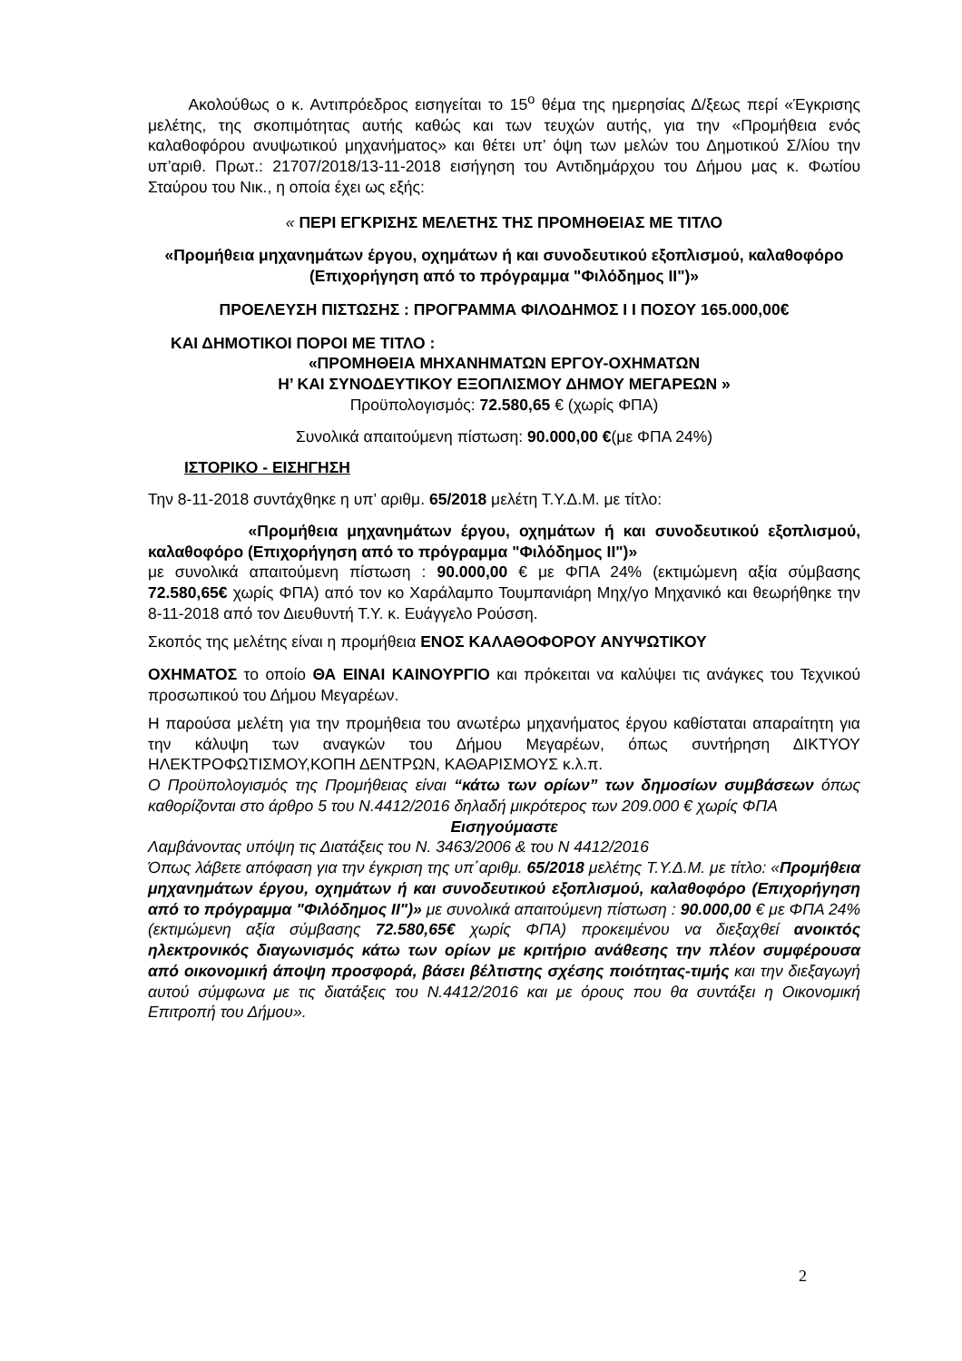Ακολούθως ο κ. Αντιπρόεδρος εισηγείται το 15<sup>ο</sup> θέμα της ημερησίας Δ/ξεως περί «Έγκρισης μελέτης, της σκοπιμότητας αυτής καθώς και των τευχών αυτής, για την «Προμήθεια ενός καλαθοφόρου ανυψωτικού μηχανήματος» και θέτει υπ’ όψη των μελών του Δημοτικού Σ/λίου την υπ’αριθ. Πρωτ.: 21707/2018/13-11-2018 εισήγηση του Αντιδημάρχου του Δήμου μας κ. Φωτίου Σταύρου του Νικ., η οποία έχει ως εξής:
« ΠΕΡΙ ΕΓΚΡΙΣΗΣ ΜΕΛΕΤΗΣ ΤΗΣ ΠΡΟΜΗΘΕΙΑΣ ΜΕ ΤΙΤΛΟ
«Προμήθεια μηχανημάτων έργου, οχημάτων ή και συνοδευτικού εξοπλισμού, καλαθοφόρο (Επιχορήγηση από το πρόγραμμα "Φιλόδημος ΙΙ")»
ΠΡΟΕΛΕΥΣΗ ΠΙΣΤΩΣΗΣ : ΠΡΟΓΡΑΜΜΑ ΦΙΛΟΔΗΜΟΣ Ι Ι ΠΟΣΟΥ 165.000,00€
ΚΑΙ ΔΗΜΟΤΙΚΟΙ ΠΟΡΟΙ ΜΕ ΤΙΤΛΟ :
«ΠΡΟΜΗΘΕΙΑ ΜΗΧΑΝΗΜΑΤΩΝ ΕΡΓΟΥ-ΟΧΗΜΑΤΩΝ
Η’ ΚΑΙ ΣΥΝΟΔΕΥΤΙΚΟΥ ΕΞΟΠΛΙΣΜΟΥ ΔΗΜΟΥ ΜΕΓΑΡΕΩΝ »
Προϋπολογισμός: 72.580,65 € (χωρίς ΦΠΑ)
Συνολικά απαιτούμενη πίστωση: 90.000,00 €(με ΦΠΑ 24%)
ΙΣΤΟΡΙΚΟ - ΕΙΣΗΓΗΣΗ
Την 8-11-2018 συντάχθηκε η υπ’ αριθμ. 65/2018 μελέτη Τ.Υ.Δ.Μ. με τίτλο:
«Προμήθεια μηχανημάτων έργου, οχημάτων ή και συνοδευτικού εξοπλισμού, καλαθοφόρο (Επιχορήγηση από το πρόγραμμα "Φιλόδημος ΙΙ")»
με συνολικά απαιτούμενη πίστωση : 90.000,00 € με ΦΠΑ 24% (εκτιμώμενη αξία σύμβασης 72.580,65€ χωρίς ΦΠΑ) από τον κο Χαράλαμπο Τουμπανιάρη Μηχ/γο Μηχανικό και θεωρήθηκε την 8-11-2018 από τον Διευθυντή Τ.Υ. κ. Ευάγγελο Ρούσση.
Σκοπός της μελέτης είναι η προμήθεια ΕΝΟΣ ΚΑΛΑΘΟΦΟΡΟΥ ΑΝΥΨΩΤΙΚΟΥ
ΟΧΗΜΑΤΟΣ το οποίο ΘΑ ΕΙΝΑΙ ΚΑΙΝΟΥΡΓΙΟ και πρόκειται να καλύψει τις ανάγκες του Τεχνικού προσωπικού του Δήμου Μεγαρέων.
Η παρούσα μελέτη για την προμήθεια του ανωτέρω μηχανήματος έργου καθίσταται απαραίτητη για την κάλυψη των αναγκών του Δήμου Μεγαρέων, όπως συντήρηση ΔΙΚΤΥΟΥ ΗΛΕΚΤΡΟΦΩΤΙΣΜΟΥ,ΚΟΠΗ ΔΕΝΤΡΩΝ, ΚΑΘΑΡΙΣΜΟΥΣ κ.λ.π.
Ο Προϋπολογισμός της Προμήθειας είναι “κάτω των ορίων” των δημοσίων συμβάσεων όπως καθορίζονται στο άρθρο 5 του Ν.4412/2016 δηλαδή μικρότερος των 209.000 € χωρίς ΦΠΑ
Εισηγούμαστε
Λαμβάνοντας υπόψη τις Διατάξεις του Ν. 3463/2006 & του Ν 4412/2016
Όπως λάβετε απόφαση για την έγκριση της υπ΄αριθμ. 65/2018 μελέτης Τ.Υ.Δ.Μ. με τίτλο: «Προμήθεια μηχανημάτων έργου, οχημάτων ή και συνοδευτικού εξοπλισμού, καλαθοφόρο (Επιχορήγηση από το πρόγραμμα "Φιλόδημος ΙΙ")» με συνολικά απαιτούμενη πίστωση : 90.000,00 € με ΦΠΑ 24% (εκτιμώμενη αξία σύμβασης 72.580,65€ χωρίς ΦΠΑ) προκειμένου να διεξαχθεί ανοικτός ηλεκτρονικός διαγωνισμός κάτω των ορίων με κριτήριο ανάθεσης την πλέον συμφέρουσα από οικονομική άποψη προσφορά, βάσει βέλτιστης σχέσης ποιότητας-τιμής και την διεξαγωγή αυτού σύμφωνα με τις διατάξεις του Ν.4412/2016 και με όρους που θα συντάξει η Οικονομική Επιτροπή του Δήμου».
2